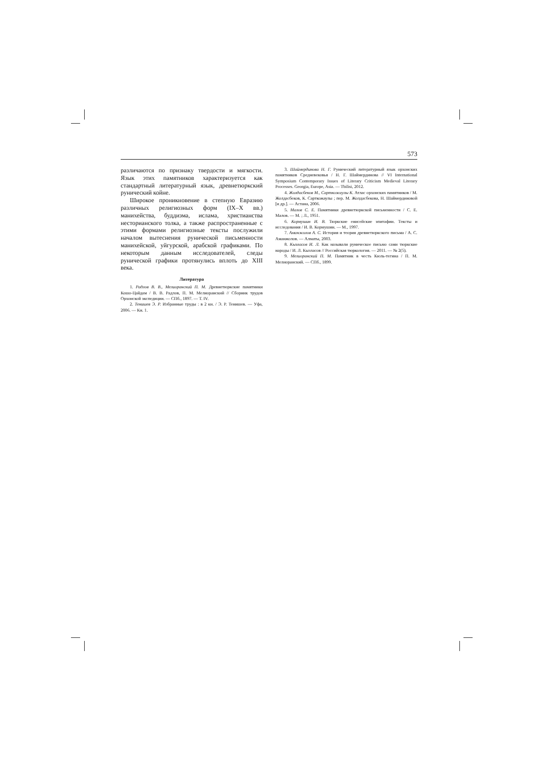573
различаются по признаку твердости и мягкости. Язык этих памятников характеризуется как стандартный литературный язык, древнетюркский рунический койне.
Широкое проникновение в степную Евразию различных религиозных форм (IX–X вв.) манихейства, буддизма, ислама, христианства несторианского толка, а также распространенные с этими формами религиозные тексты послужили началом вытеснения рунической письменности манихейской, уйгурской, арабской графиками. По некоторым данным исследователей, следы рунической графики протянулись вплоть до XIII века.
Литература
1. Радлов В. В., Мелиоранский П. М. Древнетюркские памятники Кошо-Цайдам / В. В. Радлов, П. М. Мелиоранский // Сборник трудов Орхонской экспедиции. — СПб., 1897. — Т. IV.
2. Тенишев Э. Р. Избранные труды : в 2 кн. / Э. Р. Тенишев. — Уфа, 2006. — Кн. 1.
3. Шаймердинова Н. Г. Рунический литературный язык орхонских памятников Средневековья / Н. Г. Шаймердинова // VI International Symposium Contemporary Issues of Literary Criticism Medieval Literary Processes. Georgia, Europe, Asia. — Tbilisi, 2012.
4. Жолдасбеков М., Сарткожаулы К. Атлас орхонских памятников / М. Жолдасбеков, К. Сарткожаулы ; пер. М. Жолдасбекова, Н. Шаймердиновой [и др.]. — Астана, 2006.
5. Малов С. Е. Памятники древнетюркской письменности / С. Е. Малов. — М. ; Л., 1951.
6. Кормушин И. В. Тюркские енисейские эпитафии. Тексты и исследования / И. В. Кормушин. — М., 1997.
7. Аманжолов А. С. История и теория древнетюркского письма / А. С. Аманжолов. — Алматы, 2003.
8. Кызласов И. Л. Как называли руническое письмо сами тюркские народы / И. Л. Кызласов // Российская тюркология. — 2011. — № 2(5).
9. Мелиоранский П. М. Памятник в честь Кюль-тегина / П. М. Мелиоранский. — СПб., 1899.